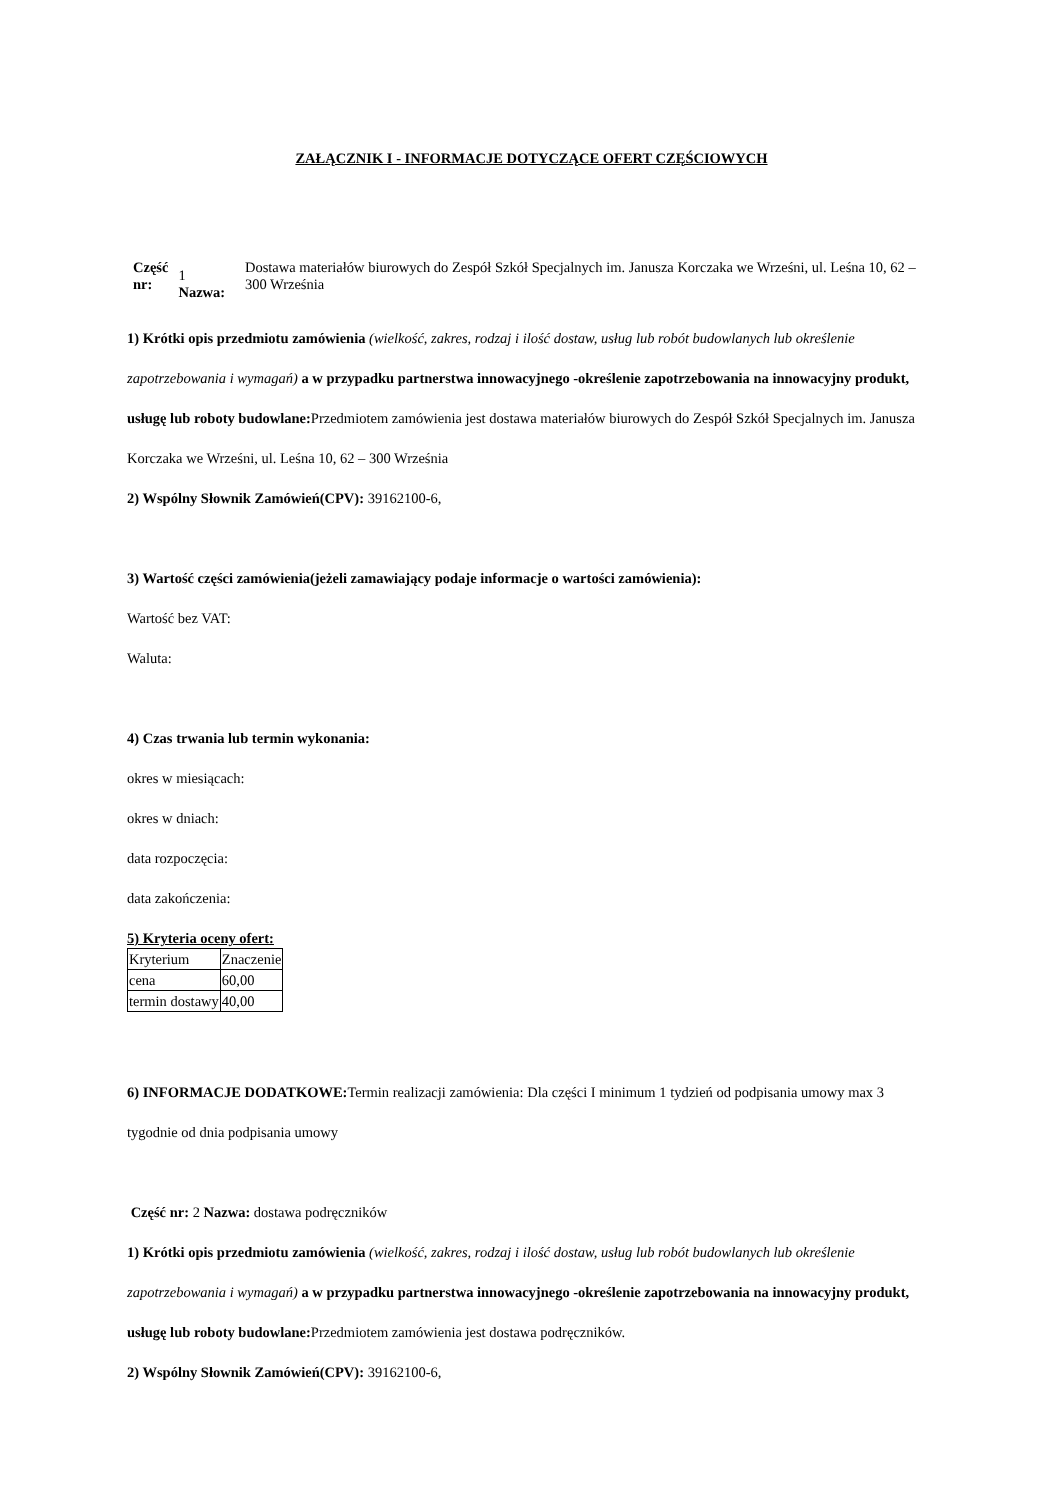ZAŁĄCZNIK I - INFORMACJE DOTYCZĄCE OFERT CZĘŚCIOWYCH
| Część nr: | 1 Nazwa: | Dostawa materiałów biurowych do Zespół Szkół Specjalnych im. Janusza Korczaka we Wrześni, ul. Leśna 10, 62 – 300 Września |
1) Krótki opis przedmiotu zamówienia (wielkość, zakres, rodzaj i ilość dostaw, usług lub robót budowlanych lub określenie zapotrzebowania i wymagań) a w przypadku partnerstwa innowacyjnego -określenie zapotrzebowania na innowacyjny produkt, usługę lub roboty budowlane: Przedmiotem zamówienia jest dostawa materiałów biurowych do Zespół Szkół Specjalnych im. Janusza Korczaka we Wrześni, ul. Leśna 10, 62 – 300 Września
2) Wspólny Słownik Zamówień(CPV): 39162100-6,
3) Wartość części zamówienia(jeżeli zamawiający podaje informacje o wartości zamówienia):
Wartość bez VAT:
Waluta:
4) Czas trwania lub termin wykonania:
okres w miesiącach:
okres w dniach:
data rozpoczęcia:
data zakończenia:
5) Kryteria oceny ofert:
| Kryterium | Znaczenie |
| cena | 60,00 |
| termin dostawy | 40,00 |
6) INFORMACJE DODATKOWE: Termin realizacji zamówienia: Dla części I minimum 1 tydzień od podpisania umowy max 3 tygodnie od dnia podpisania umowy
Część nr: 2 Nazwa: dostawa podręczników
1) Krótki opis przedmiotu zamówienia (wielkość, zakres, rodzaj i ilość dostaw, usług lub robót budowlanych lub określenie zapotrzebowania i wymagań) a w przypadku partnerstwa innowacyjnego -określenie zapotrzebowania na innowacyjny produkt, usługę lub roboty budowlane: Przedmiotem zamówienia jest dostawa podręczników.
2) Wspólny Słownik Zamówień(CPV): 39162100-6,